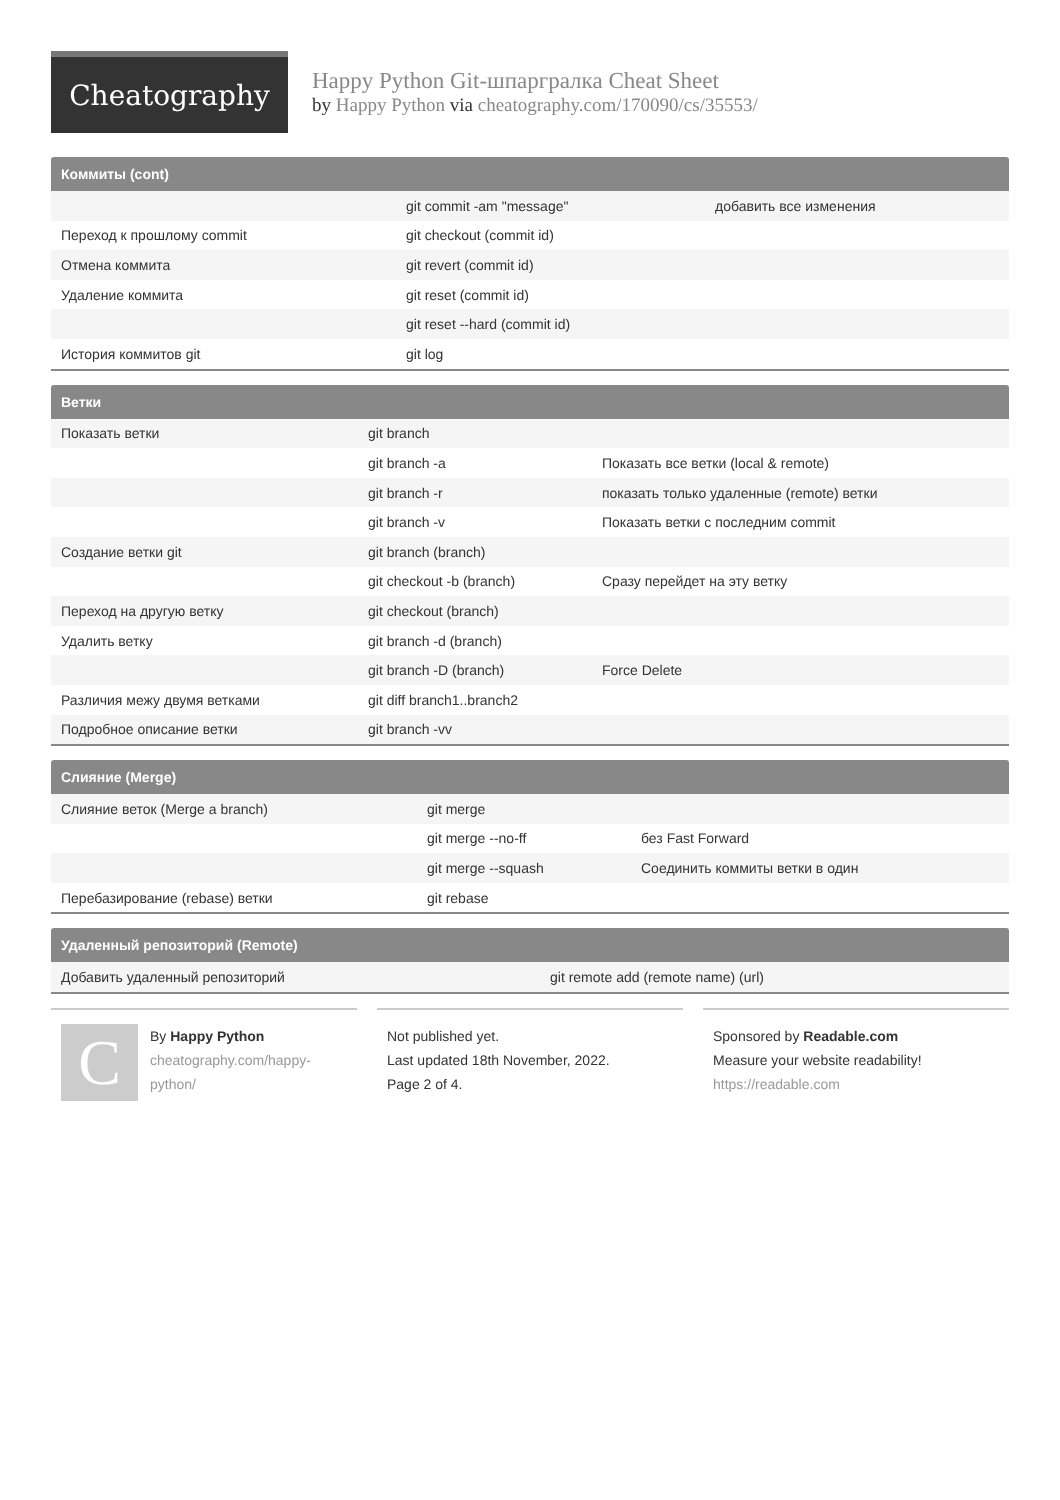Cheatography
Happy Python Git-шпаргралка Cheat Sheet
by Happy Python via cheatography.com/170090/cs/35553/
Коммиты (cont)
| | git commit -am "message" | добавить все изменения |
| Переход к прошлому commit | git checkout (commit id) | |
| Отмена коммита | git revert (commit id) | |
| Удаление коммита | git reset (commit id) | |
| | git reset --hard (commit id) | |
| История коммитов git | git log | |
Ветки
| Показать ветки | git branch | |
| | git branch -a | Показать все ветки (local & remote) |
| | git branch -r | показать только удаленные (remote) ветки |
| | git branch -v | Показать ветки с последним commit |
| Создание ветки git | git branch (branch) | |
| | git checkout -b (branch) | Сразу перейдет на эту ветку |
| Переход на другую ветку | git checkout (branch) | |
| Удалить ветку | git branch -d (branch) | |
| | git branch -D (branch) | Force Delete |
| Различия межу двумя ветками | git diff branch1..branch2 | |
| Подробное описание ветки | git branch -vv | |
Слияние (Merge)
| Слияние веток (Merge a branch) | git merge | |
| | git merge --no-ff | без Fast Forward |
| | git merge --squash | Соединить коммиты ветки в один |
| Перебазирование (rebase) ветки | git rebase | |
Удаленный репозиторий (Remote)
| Добавить удаленный репозиторий | git remote add (remote name) (url) |
C
By Happy Python
cheatography.com/happy-python/
Not published yet.
Last updated 18th November, 2022.
Page 2 of 4.
Sponsored by Readable.com
Measure your website readability!
https://readable.com